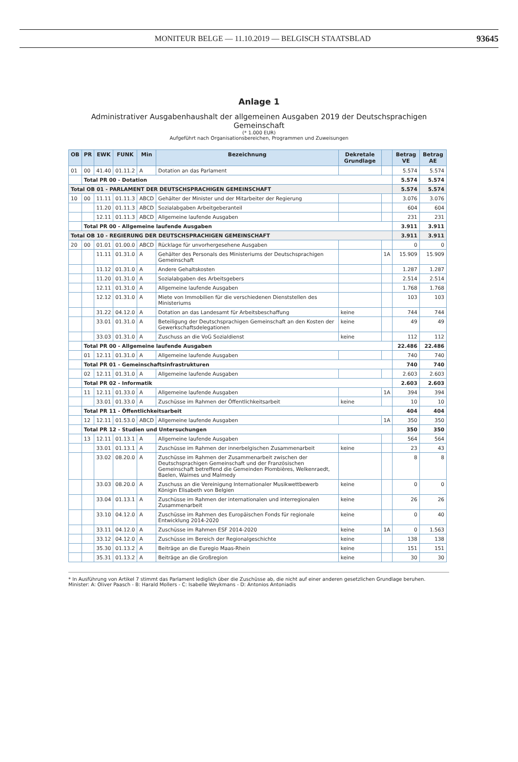MONITEUR BELGE — 11.10.2019 — BELGISCH STAATSBLAD
93645
Anlage 1
Administrativer Ausgabenhaushalt der allgemeinen Ausgaben 2019 der Deutschsprachigen Gemeinschaft
(* 1.000 EUR)
Aufgeführt nach Organisationsbereichen, Programmen und Zuweisungen
| OB | PR | EWK | FUNK | Min | Bezeichnung | Dekretale Grundlage | | Betrag VE | Betrag AE |
| --- | --- | --- | --- | --- | --- | --- | --- | --- | --- |
| 01 | 00 | 41.40 | 01.11.2 | A | Dotation an das Parlament | | | 5.574 | 5.574 |
| | Total PR 00 - Dotation | | | | | | | 5.574 | 5.574 |
| Total OB 01 - PARLAMENT DER DEUTSCHSPRACHIGEN GEMEINSCHAFT | | | | | | | | 5.574 | 5.574 |
| 10 | 00 | 11.11 | 01.11.3 | ABCD | Gehälter der Minister und der Mitarbeiter der Regierung | | | 3.076 | 3.076 |
| | | 11.20 | 01.11.3 | ABCD | Sozialabgaben Arbeitgeberanteil | | | 604 | 604 |
| | | 12.11 | 01.11.3 | ABCD | Allgemeine laufende Ausgaben | | | 231 | 231 |
| | Total PR 00 - Allgemeine laufende Ausgaben | | | | | | | 3.911 | 3.911 |
| Total OB 10 - REGIERUNG DER DEUTSCHSPRACHIGEN GEMEINSCHAFT | | | | | | | | 3.911 | 3.911 |
| 20 | 00 | 01.01 | 01.00.0 | ABCD | Rücklage für unvorhergesehene Ausgaben | | | 0 | 0 |
| | | 11.11 | 01.31.0 | A | Gehälter des Personals des Ministeriums der Deutschsprachigen Gemeinschaft | | 1A | 15.909 | 15.909 |
| | | 11.12 | 01.31.0 | A | Andere Gehaltskosten | | | 1.287 | 1.287 |
| | | 11.20 | 01.31.0 | A | Sozialabgaben des Arbeitsgebers | | | 2.514 | 2.514 |
| | | 12.11 | 01.31.0 | A | Allgemeine laufende Ausgaben | | | 1.768 | 1.768 |
| | | 12.12 | 01.31.0 | A | Miete von Immobilien für die verschiedenen Dienststellen des Ministeriums | | | 103 | 103 |
| | | 31.22 | 04.12.0 | A | Dotation an das Landesamt für Arbeitsbeschaffung | keine | | 744 | 744 |
| | | 33.01 | 01.31.0 | A | Beteiligung der Deutschsprachigen Gemeinschaft an den Kosten der Gewerkschaftsdelegationen | keine | | 49 | 49 |
| | | 33.03 | 01.31.0 | A | Zuschuss an die VoG Sozialdienst | keine | | 112 | 112 |
| | Total PR 00 - Allgemeine laufende Ausgaben | | | | | | | 22.486 | 22.486 |
| | 01 | 12.11 | 01.31.0 | A | Allgemeine laufende Ausgaben | | | 740 | 740 |
| | Total PR 01 - Gemeinschaftsinfrastrukturen | | | | | | | 740 | 740 |
| | 02 | 12.11 | 01.31.0 | A | Allgemeine laufende Ausgaben | | | 2.603 | 2.603 |
| | Total PR 02 - Informatik | | | | | | | 2.603 | 2.603 |
| | 11 | 12.11 | 01.33.0 | A | Allgemeine laufende Ausgaben | | 1A | 394 | 394 |
| | | 33.01 | 01.33.0 | A | Zuschüsse im Rahmen der Öffentlichkeitsarbeit | keine | | 10 | 10 |
| | Total PR 11 - Öffentlichkeitsarbeit | | | | | | | 404 | 404 |
| | 12 | 12.11 | 01.53.0 | ABCD | Allgemeine laufende Ausgaben | | 1A | 350 | 350 |
| | Total PR 12 - Studien und Untersuchungen | | | | | | | 350 | 350 |
| | 13 | 12.11 | 01.13.1 | A | Allgemeine laufende Ausgaben | | | 564 | 564 |
| | | 33.01 | 01.13.1 | A | Zuschüsse im Rahmen der innerbelgischen Zusammenarbeit | keine | | 23 | 43 |
| | | 33.02 | 08.20.0 | A | Zuschüsse im Rahmen der Zusammenarbeit zwischen der Deutschsprachigen Gemeinschaft und der Französischen Gemeinschaft betreffend die Gemeinden Plombières, Welkenraedt, Baelen, Waimes und Malmedy | | | 8 | 8 |
| | | 33.03 | 08.20.0 | A | Zuschuss an die Vereinigung Internationaler Musikwettbewerb Königin Elisabeth von Belgien | keine | | 0 | 0 |
| | | 33.04 | 01.13.1 | A | Zuschüsse im Rahmen der internationalen und interregionalen Zusammenarbeit | keine | | 26 | 26 |
| | | 33.10 | 04.12.0 | A | Zuschüsse im Rahmen des Europäischen Fonds für regionale Entwicklung 2014-2020 | keine | | 0 | 40 |
| | | 33.11 | 04.12.0 | A | Zuschüsse im Rahmen ESF 2014-2020 | keine | 1A | 0 | 1.563 |
| | | 33.12 | 04.12.0 | A | Zuschüsse im Bereich der Regionalgeschichte | keine | | 138 | 138 |
| | | 35.30 | 01.13.2 | A | Beiträge an die Euregio Maas-Rhein | keine | | 151 | 151 |
| | | 35.31 | 01.13.2 | A | Beiträge an die Großregion | keine | | 30 | 30 |
* In Ausführung von Artikel 7 stimmt das Parlament lediglich über die Zuschüsse ab, die nicht auf einer anderen gesetzlichen Grundlage beruhen.
Minister: A: Oliver Paasch - B: Harald Mollers - C: Isabelle Weykmans - D: Antonios Antoniadis